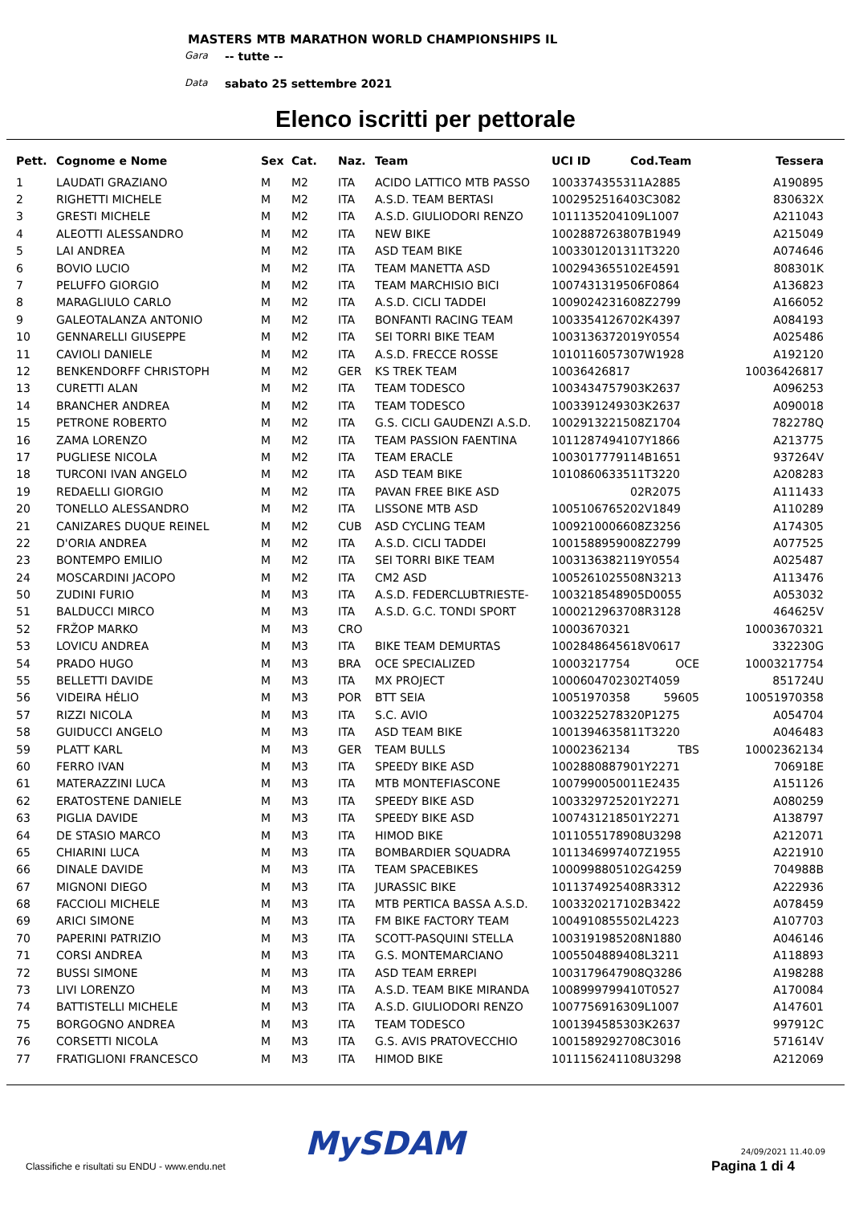MASTERS MTB MARATHON WORLD CHAMPIONSHIPS IL
Gara -- tutte --
Data sabato 25 settembre 2021
Elenco iscritti per pettorale
| Pett. | Cognome e Nome | Sex | Cat. | Naz. | Team | UCI ID | Cod.Team | Tessera |
| --- | --- | --- | --- | --- | --- | --- | --- | --- |
| 1 | LAUDATI GRAZIANO | M | M2 | ITA | ACIDO LATTICO MTB PASSO | 10033743553 | 11A2885 | A190895 |
| 2 | RIGHETTI MICHELE | M | M2 | ITA | A.S.D. TEAM BERTASI | 10029525164 | 03C3082 | 830632X |
| 3 | GRESTI MICHELE | M | M2 | ITA | A.S.D. GIULIODORI RENZO | 10111352041 | 09L1007 | A211043 |
| 4 | ALEOTTI ALESSANDRO | M | M2 | ITA | NEW BIKE | 10028872638 | 07B1949 | A215049 |
| 5 | LAI ANDREA | M | M2 | ITA | ASD TEAM BIKE | 10033012013 | 11T3220 | A074646 |
| 6 | BOVIO LUCIO | M | M2 | ITA | TEAM MANETTA ASD | 10029436551 | 02E4591 | 808301K |
| 7 | PELUFFO GIORGIO | M | M2 | ITA | TEAM MARCHISIO BICI | 10074313195 | 06F0864 | A136823 |
| 8 | MARAGLIULO CARLO | M | M2 | ITA | A.S.D. CICLI TADDEI | 10090242316 | 08Z2799 | A166052 |
| 9 | GALEOTALANZA ANTONIO | M | M2 | ITA | BONFANTI RACING TEAM | 10033541267 | 02K4397 | A084193 |
| 10 | GENNARELLI GIUSEPPE | M | M2 | ITA | SEI TORRI BIKE TEAM | 10031363720 | 19Y0554 | A025486 |
| 11 | CAVIOLI DANIELE | M | M2 | ITA | A.S.D. FRECCE ROSSE | 10101160573 | 07W1928 | A192120 |
| 12 | BENKENDORFF CHRISTOPH | M | M2 | GER | KS TREK TEAM | 10036426817 | | 10036426817 |
| 13 | CURETTI ALAN | M | M2 | ITA | TEAM TODESCO | 10034347579 | 03K2637 | A096253 |
| 14 | BRANCHER ANDREA | M | M2 | ITA | TEAM TODESCO | 10033912493 | 03K2637 | A090018 |
| 15 | PETRONE ROBERTO | M | M2 | ITA | G.S. CICLI GAUDENZI A.S.D. | 10029132215 | 08Z1704 | 782278Q |
| 16 | ZAMA LORENZO | M | M2 | ITA | TEAM PASSION FAENTINA | 10112874941 | 07Y1866 | A213775 |
| 17 | PUGLIESE NICOLA | M | M2 | ITA | TEAM ERACLE | 10030177791 | 14B1651 | 937264V |
| 18 | TURCONI IVAN ANGELO | M | M2 | ITA | ASD TEAM BIKE | 10108606335 | 11T3220 | A208283 |
| 19 | REDAELLI GIORGIO | M | M2 | ITA | PAVAN FREE BIKE ASD | | 02R2075 | A111433 |
| 20 | TONELLO ALESSANDRO | M | M2 | ITA | LISSONE MTB ASD | 10051067652 | 02V1849 | A110289 |
| 21 | CANIZARES DUQUE REINEL | M | M2 | CUB | ASD CYCLING TEAM | 10092100066 | 08Z3256 | A174305 |
| 22 | D'ORIA ANDREA | M | M2 | ITA | A.S.D. CICLI TADDEI | 10015889590 | 08Z2799 | A077525 |
| 23 | BONTEMPO EMILIO | M | M2 | ITA | SEI TORRI BIKE TEAM | 10031363821 | 19Y0554 | A025487 |
| 24 | MOSCARDINI JACOPO | M | M2 | ITA | CM2 ASD | 10052610255 | 08N3213 | A113476 |
| 50 | ZUDINI FURIO | M | M3 | ITA | A.S.D. FEDERCLUBTRIESTE- | 10032185489 | 05D0055 | A053032 |
| 51 | BALDUCCI MIRCO | M | M3 | ITA | A.S.D. G.C. TONDI SPORT | 10002129637 | 08R3128 | 464625V |
| 52 | FRŽOP MARKO | M | M3 | CRO | | 10003670321 | | 10003670321 |
| 53 | LOVICU ANDREA | M | M3 | ITA | BIKE TEAM DEMURTAS | 10028486456 | 18V0617 | 332230G |
| 54 | PRADO HUGO | M | M3 | BRA | OCE SPECIALIZED | 10003217754 | OCE | 10003217754 |
| 55 | BELLETTI DAVIDE | M | M3 | ITA | MX PROJECT | 10006047023 | 02T4059 | 851724U |
| 56 | VIDEIRA HÉLIO | M | M3 | POR | BTT SEIA | 10051970358 | 59605 | 10051970358 |
| 57 | RIZZI NICOLA | M | M3 | ITA | S.C. AVIO | 10032252783 | 20P1275 | A054704 |
| 58 | GUIDUCCI ANGELO | M | M3 | ITA | ASD TEAM BIKE | 10013946358 | 11T3220 | A046483 |
| 59 | PLATT KARL | M | M3 | GER | TEAM BULLS | 10002362134 | TBS | 10002362134 |
| 60 | FERRO IVAN | M | M3 | ITA | SPEEDY BIKE ASD | 10028808879 | 01Y2271 | 706918E |
| 61 | MATERAZZINI LUCA | M | M3 | ITA | MTB MONTEFIASCONE | 10079900500 | 11E2435 | A151126 |
| 62 | ERATOSTENE DANIELE | M | M3 | ITA | SPEEDY BIKE ASD | 10033297252 | 01Y2271 | A080259 |
| 63 | PIGLIA DAVIDE | M | M3 | ITA | SPEEDY BIKE ASD | 10074312185 | 01Y2271 | A138797 |
| 64 | DE STASIO MARCO | M | M3 | ITA | HIMOD BIKE | 10110551789 | 08U3298 | A212071 |
| 65 | CHIARINI LUCA | M | M3 | ITA | BOMBARDIER SQUADRA | 10113469974 | 07Z1955 | A221910 |
| 66 | DINALE DAVIDE | M | M3 | ITA | TEAM SPACEBIKES | 10009988051 | 02G4259 | 704988B |
| 67 | MIGNONI DIEGO | M | M3 | ITA | JURASSIC BIKE | 10113749254 | 08R3312 | A222936 |
| 68 | FACCIOLI MICHELE | M | M3 | ITA | MTB PERTICA BASSA A.S.D. | 10033202171 | 02B3422 | A078459 |
| 69 | ARICI SIMONE | M | M3 | ITA | FM BIKE FACTORY TEAM | 10049108555 | 02L4223 | A107703 |
| 70 | PAPERINI PATRIZIO | M | M3 | ITA | SCOTT-PASQUINI STELLA | 10031919852 | 08N1880 | A046146 |
| 71 | CORSI ANDREA | M | M3 | ITA | G.S. MONTEMARCIANO | 10055048894 | 08L3211 | A118893 |
| 72 | BUSSI SIMONE | M | M3 | ITA | ASD TEAM ERREPI | 10031796479 | 08Q3286 | A198288 |
| 73 | LIVI LORENZO | M | M3 | ITA | A.S.D. TEAM BIKE MIRANDA | 10089997994 | 10T0527 | A170084 |
| 74 | BATTISTELLI MICHELE | M | M3 | ITA | A.S.D. GIULIODORI RENZO | 10077569163 | 09L1007 | A147601 |
| 75 | BORGOGNO ANDREA | M | M3 | ITA | TEAM TODESCO | 10013945853 | 03K2637 | 997912C |
| 76 | CORSETTI NICOLA | M | M3 | ITA | G.S. AVIS PRATOVECCHIO | 10015892927 | 08C3016 | 571614V |
| 77 | FRATIGLIONI FRANCESCO | M | M3 | ITA | HIMOD BIKE | 10111562411 | 08U3298 | A212069 |
MySDAM 24/09/2021 11.40.09
Classifiche e risultati su ENDU - www.endu.net
Pagina 1 di 4